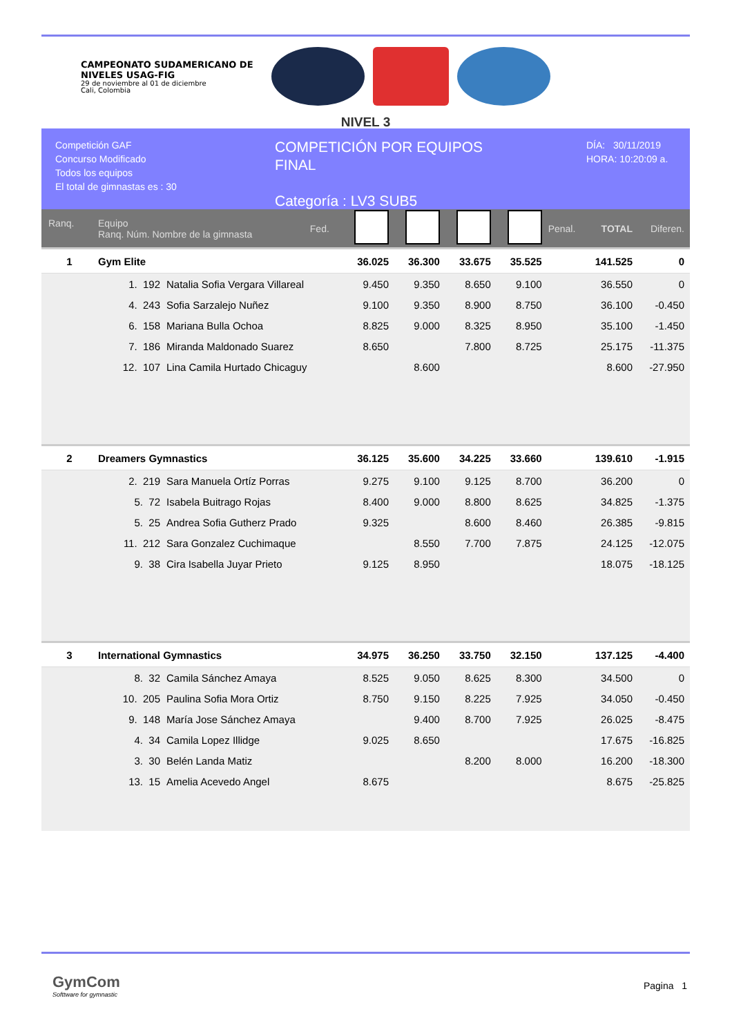CAMPEONATO SUDAMERICANO DE NIVELES USAG-FIG
29 de noviembre al 01 de diciembre
Cali, Colombia
NIVEL 3
Competición GAF
Concurso Modificado
Todos los equipos
El total de gimnastas es : 30
COMPETICIÓN POR EQUIPOS
FINAL
Categoría : LV3 SUB5
DÍA: 30/11/2019
HORA: 10:20:09 a.
| Ranq. | Equipo Ranq. Núm. Nombre de la gimnasta | | Fed. | | | | | Penal. | TOTAL | Diferen. |
| 1 | Gym Elite | | | 36.025 | 36.300 | 33.675 | 35.525 | | 141.525 | 0 |
| | 1. 192 | Natalia Sofia Vergara Villareal | | 9.450 | 9.350 | 8.650 | 9.100 | | 36.550 | 0 |
| | 4. 243 | Sofia Sarzalejo Nuñez | | 9.100 | 9.350 | 8.900 | 8.750 | | 36.100 | -0.450 |
| | 6. 158 | Mariana Bulla Ochoa | | 8.825 | 9.000 | 8.325 | 8.950 | | 35.100 | -1.450 |
| | 7. 186 | Miranda Maldonado Suarez | | 8.650 | | 7.800 | 8.725 | | 25.175 | -11.375 |
| | 12. 107 | Lina Camila Hurtado Chicaguy | | | 8.600 | | | | 8.600 | -27.950 |
| 2 | Dreamers Gymnastics | | | 36.125 | 35.600 | 34.225 | 33.660 | | 139.610 | -1.915 |
| | 2. 219 | Sara Manuela Ortíz Porras | | 9.275 | 9.100 | 9.125 | 8.700 | | 36.200 | 0 |
| | 5. 72 | Isabela Buitrago Rojas | | 8.400 | 9.000 | 8.800 | 8.625 | | 34.825 | -1.375 |
| | 5. 25 | Andrea Sofia Gutherz Prado | | 9.325 | | 8.600 | 8.460 | | 26.385 | -9.815 |
| | 11. 212 | Sara Gonzalez Cuchimaque | | | 8.550 | 7.700 | 7.875 | | 24.125 | -12.075 |
| | 9. 38 | Cira Isabella Juyar Prieto | | 9.125 | 8.950 | | | | 18.075 | -18.125 |
| 3 | International Gymnastics | | | 34.975 | 36.250 | 33.750 | 32.150 | | 137.125 | -4.400 |
| | 8. 32 | Camila Sánchez Amaya | | 8.525 | 9.050 | 8.625 | 8.300 | | 34.500 | 0 |
| | 10. 205 | Paulina Sofia Mora Ortiz | | 8.750 | 9.150 | 8.225 | 7.925 | | 34.050 | -0.450 |
| | 9. 148 | María Jose Sánchez Amaya | | | 9.400 | 8.700 | 7.925 | | 26.025 | -8.475 |
| | 4. 34 | Camila Lopez Illidge | | 9.025 | 8.650 | | | | 17.675 | -16.825 |
| | 3. 30 | Belén Landa Matiz | | | | 8.200 | 8.000 | | 16.200 | -18.300 |
| | 13. 15 | Amelia Acevedo Angel | | 8.675 | | | | | 8.675 | -25.825 |
GymCom
Softtware for gymnastic
Pagina 1